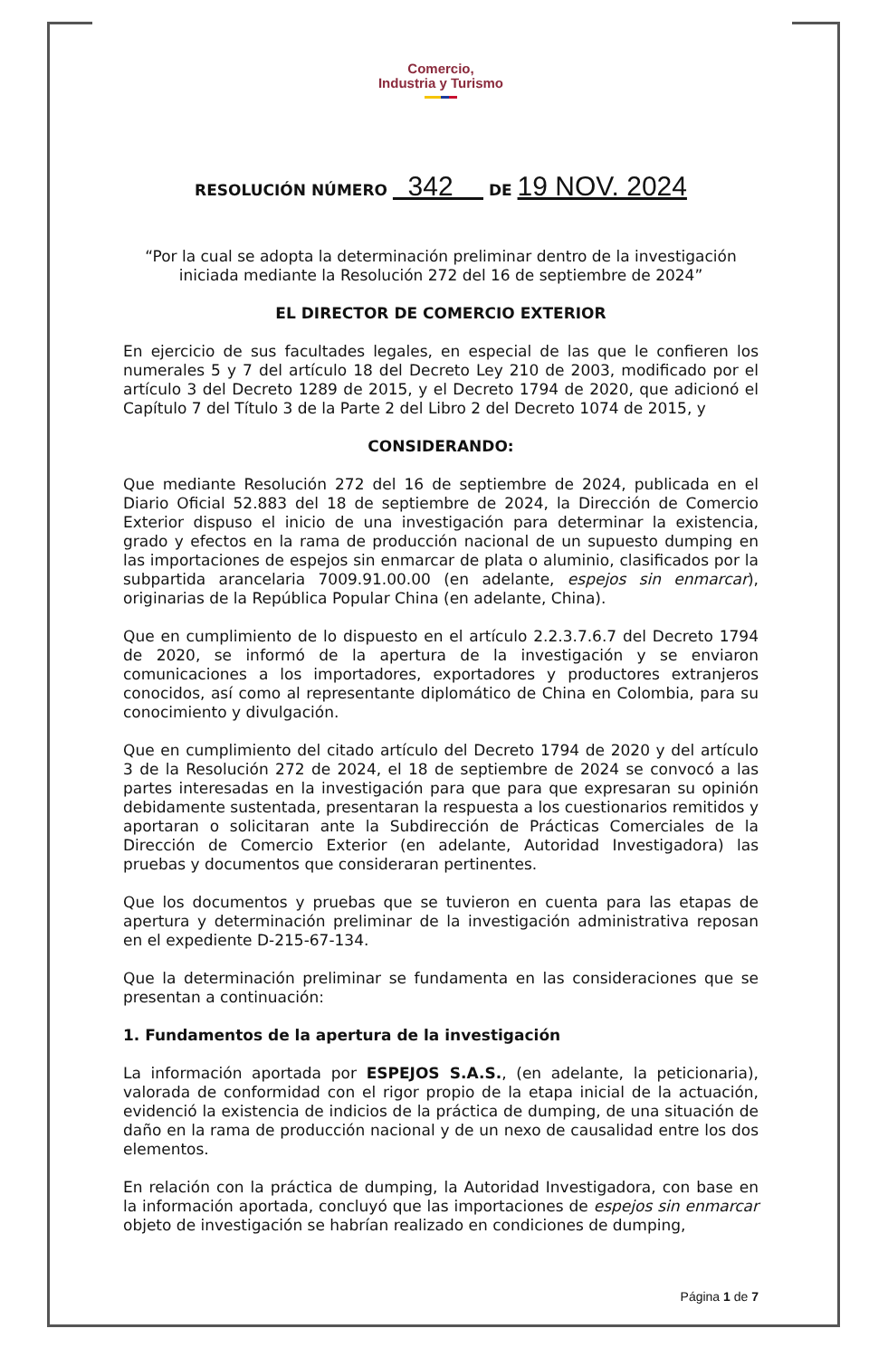Comercio,
Industria y Turismo
RESOLUCIÓN NÚMERO 342 DE 19 NOV. 2024
“Por la cual se adopta la determinación preliminar dentro de la investigación iniciada mediante la Resolución 272 del 16 de septiembre de 2024”
EL DIRECTOR DE COMERCIO EXTERIOR
En ejercicio de sus facultades legales, en especial de las que le confieren los numerales 5 y 7 del artículo 18 del Decreto Ley 210 de 2003, modificado por el artículo 3 del Decreto 1289 de 2015, y el Decreto 1794 de 2020, que adicionó el Capítulo 7 del Título 3 de la Parte 2 del Libro 2 del Decreto 1074 de 2015, y
CONSIDERANDO:
Que mediante Resolución 272 del 16 de septiembre de 2024, publicada en el Diario Oficial 52.883 del 18 de septiembre de 2024, la Dirección de Comercio Exterior dispuso el inicio de una investigación para determinar la existencia, grado y efectos en la rama de producción nacional de un supuesto dumping en las importaciones de espejos sin enmarcar de plata o aluminio, clasificados por la subpartida arancelaria 7009.91.00.00 (en adelante, espejos sin enmarcar), originarias de la República Popular China (en adelante, China).
Que en cumplimiento de lo dispuesto en el artículo 2.2.3.7.6.7 del Decreto 1794 de 2020, se informó de la apertura de la investigación y se enviaron comunicaciones a los importadores, exportadores y productores extranjeros conocidos, así como al representante diplomático de China en Colombia, para su conocimiento y divulgación.
Que en cumplimiento del citado artículo del Decreto 1794 de 2020 y del artículo 3 de la Resolución 272 de 2024, el 18 de septiembre de 2024 se convocó a las partes interesadas en la investigación para que para que expresaran su opinión debidamente sustentada, presentaran la respuesta a los cuestionarios remitidos y aportaran o solicitaran ante la Subdirección de Prácticas Comerciales de la Dirección de Comercio Exterior (en adelante, Autoridad Investigadora) las pruebas y documentos que consideraran pertinentes.
Que los documentos y pruebas que se tuvieron en cuenta para las etapas de apertura y determinación preliminar de la investigación administrativa reposan en el expediente D-215-67-134.
Que la determinación preliminar se fundamenta en las consideraciones que se presentan a continuación:
1. Fundamentos de la apertura de la investigación
La información aportada por ESPEJOS S.A.S., (en adelante, la peticionaria), valorada de conformidad con el rigor propio de la etapa inicial de la actuación, evidenció la existencia de indicios de la práctica de dumping, de una situación de daño en la rama de producción nacional y de un nexo de causalidad entre los dos elementos.
En relación con la práctica de dumping, la Autoridad Investigadora, con base en la información aportada, concluyó que las importaciones de espejos sin enmarcar objeto de investigación se habrían realizado en condiciones de dumping,
Página 1 de 7